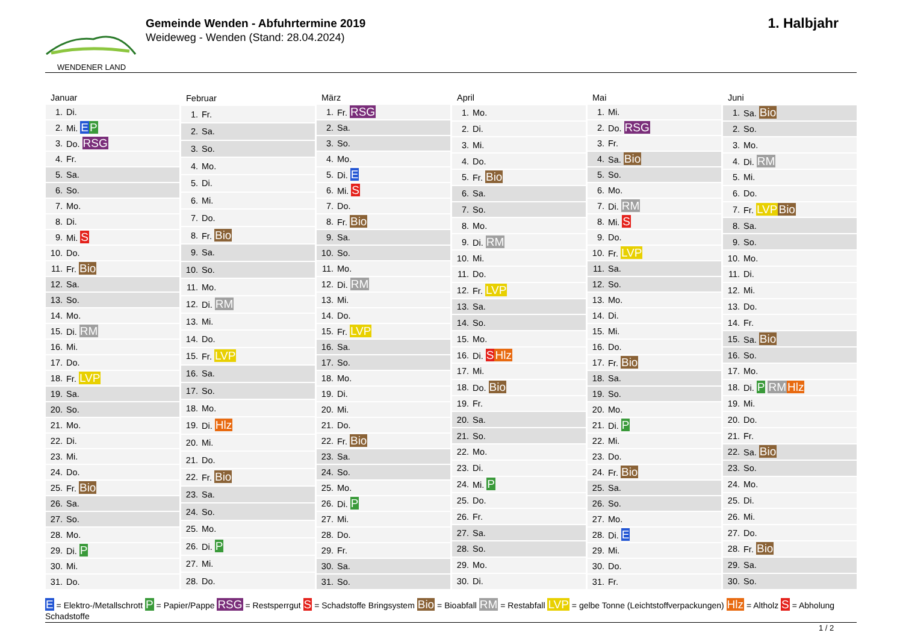WENDENER LAND
Gemeinde Wenden - Abfuhrtermine 2019
Weideweg - Wenden (Stand: 28.04.2024)
1. Halbjahr
| Januar | |
| --- | --- |
| 1. | Di. |
| 2. | Mi. E P |
| 3. | Do. RSG |
| 4. | Fr. |
| 5. | Sa. |
| 6. | So. |
| 7. | Mo. |
| 8. | Di. |
| 9. | Mi. S |
| 10. | Do. |
| 11. | Fr. Bio |
| 12. | Sa. |
| 13. | So. |
| 14. | Mo. |
| 15. | Di. RM |
| 16. | Mi. |
| 17. | Do. |
| 18. | Fr. LVP |
| 19. | Sa. |
| 20. | So. |
| 21. | Mo. |
| 22. | Di. |
| 23. | Mi. |
| 24. | Do. |
| 25. | Fr. Bio |
| 26. | Sa. |
| 27. | So. |
| 28. | Mo. |
| 29. | Di. P |
| 30. | Mi. |
| 31. | Do. |
| Februar | |
| --- | --- |
| 1. | Fr. |
| 2. | Sa. |
| 3. | So. |
| 4. | Mo. |
| 5. | Di. |
| 6. | Mi. |
| 7. | Do. |
| 8. | Fr. Bio |
| 9. | Sa. |
| 10. | So. |
| 11. | Mo. |
| 12. | Di. RM |
| 13. | Mi. |
| 14. | Do. |
| 15. | Fr. LVP |
| 16. | Sa. |
| 17. | So. |
| 18. | Mo. |
| 19. | Di. Hlz |
| 20. | Mi. |
| 21. | Do. |
| 22. | Fr. Bio |
| 23. | Sa. |
| 24. | So. |
| 25. | Mo. |
| 26. | Di. P |
| 27. | Mi. |
| 28. | Do. |
| März | |
| --- | --- |
| 1. | Fr. RSG |
| 2. | Sa. |
| 3. | So. |
| 4. | Mo. |
| 5. | Di. E |
| 6. | Mi. S |
| 7. | Do. |
| 8. | Fr. Bio |
| 9. | Sa. |
| 10. | So. |
| 11. | Mo. |
| 12. | Di. RM |
| 13. | Mi. |
| 14. | Do. |
| 15. | Fr. LVP |
| 16. | Sa. |
| 17. | So. |
| 18. | Mo. |
| 19. | Di. |
| 20. | Mi. |
| 21. | Do. |
| 22. | Fr. Bio |
| 23. | Sa. |
| 24. | So. |
| 25. | Mo. |
| 26. | Di. P |
| 27. | Mi. |
| 28. | Do. |
| 29. | Fr. |
| 30. | Sa. |
| 31. | So. |
| April | |
| --- | --- |
| 1. | Mo. |
| 2. | Di. |
| 3. | Mi. |
| 4. | Do. |
| 5. | Fr. Bio |
| 6. | Sa. |
| 7. | So. |
| 8. | Mo. |
| 9. | Di. RM |
| 10. | Mi. |
| 11. | Do. |
| 12. | Fr. LVP |
| 13. | Sa. |
| 14. | So. |
| 15. | Mo. |
| 16. | Di. S Hlz |
| 17. | Mi. |
| 18. | Do. Bio |
| 19. | Fr. |
| 20. | Sa. |
| 21. | So. |
| 22. | Mo. |
| 23. | Di. |
| 24. | Mi. P |
| 25. | Do. |
| 26. | Fr. |
| 27. | Sa. |
| 28. | So. |
| 29. | Mo. |
| 30. | Di. |
| Mai | |
| --- | --- |
| 1. | Mi. |
| 2. | Do. RSG |
| 3. | Fr. |
| 4. | Sa. Bio |
| 5. | So. |
| 6. | Mo. |
| 7. | Di. RM |
| 8. | Mi. S |
| 9. | Do. |
| 10. | Fr. LVP |
| 11. | Sa. |
| 12. | So. |
| 13. | Mo. |
| 14. | Di. |
| 15. | Mi. |
| 16. | Do. |
| 17. | Fr. Bio |
| 18. | Sa. |
| 19. | So. |
| 20. | Mo. |
| 21. | Di. P |
| 22. | Mi. |
| 23. | Do. |
| 24. | Fr. Bio |
| 25. | Sa. |
| 26. | So. |
| 27. | Mo. |
| 28. | Di. E |
| 29. | Mi. |
| 30. | Do. |
| 31. | Fr. |
| Juni | |
| --- | --- |
| 1. | Sa. Bio |
| 2. | So. |
| 3. | Mo. |
| 4. | Di. RM |
| 5. | Mi. |
| 6. | Do. |
| 7. | Fr. LVP Bio |
| 8. | Sa. |
| 9. | So. |
| 10. | Mo. |
| 11. | Di. |
| 12. | Mi. |
| 13. | Do. |
| 14. | Fr. |
| 15. | Sa. Bio |
| 16. | So. |
| 17. | Mo. |
| 18. | Di. P RM Hlz |
| 19. | Mi. |
| 20. | Do. |
| 21. | Fr. |
| 22. | Sa. Bio |
| 23. | So. |
| 24. | Mo. |
| 25. | Di. |
| 26. | Mi. |
| 27. | Do. |
| 28. | Fr. Bio |
| 29. | Sa. |
| 30. | So. |
E = Elektro-/Metallschrott P = Papier/Pappe RSG = Restsperrgut S = Schadstoffe Bringsystem Bio = Bioabfall RM = Restabfall LVP = gelbe Tonne (Leichtstoffverpackungen) Hlz = Altholz S = Abholung Schadstoffe
1 / 2